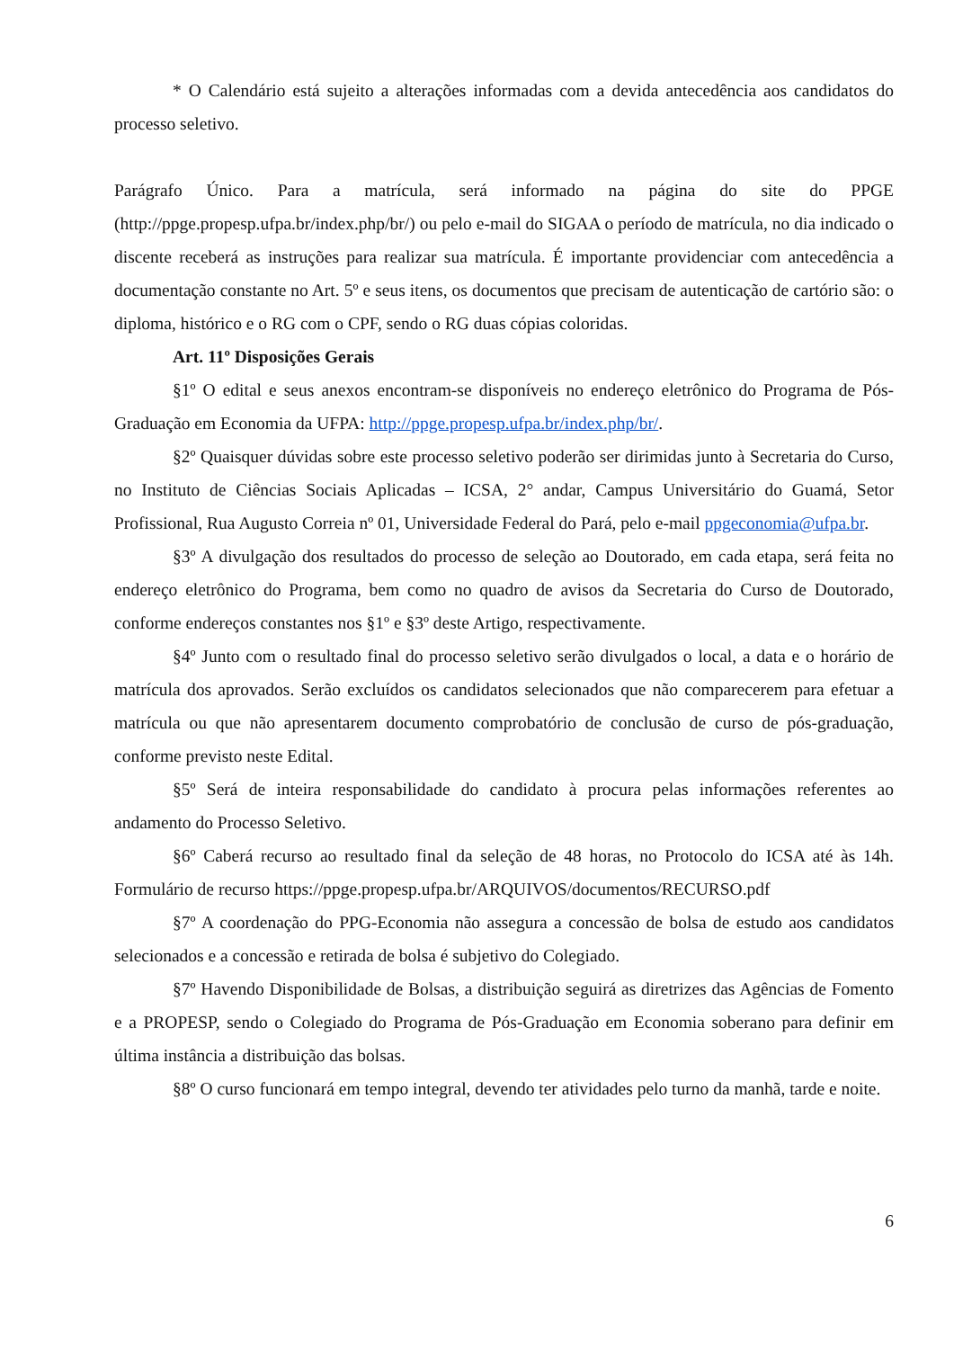* O Calendário está sujeito a alterações informadas com a devida antecedência aos candidatos do processo seletivo.
Parágrafo Único. Para a matrícula, será informado na página do site do PPGE (http://ppge.propesp.ufpa.br/index.php/br/) ou pelo e-mail do SIGAA o período de matrícula, no dia indicado o discente receberá as instruções para realizar sua matrícula. É importante providenciar com antecedência a documentação constante no Art. 5º e seus itens, os documentos que precisam de autenticação de cartório são: o diploma, histórico e o RG com o CPF, sendo o RG duas cópias coloridas.
Art. 11º Disposições Gerais
§1º O edital e seus anexos encontram-se disponíveis no endereço eletrônico do Programa de Pós-Graduação em Economia da UFPA: http://ppge.propesp.ufpa.br/index.php/br/.
§2º Quaisquer dúvidas sobre este processo seletivo poderão ser dirimidas junto à Secretaria do Curso, no Instituto de Ciências Sociais Aplicadas – ICSA, 2° andar, Campus Universitário do Guamá, Setor Profissional, Rua Augusto Correia nº 01, Universidade Federal do Pará, pelo e-mail ppgeconomia@ufpa.br.
§3º A divulgação dos resultados do processo de seleção ao Doutorado, em cada etapa, será feita no endereço eletrônico do Programa, bem como no quadro de avisos da Secretaria do Curso de Doutorado, conforme endereços constantes nos §1º e §3º deste Artigo, respectivamente.
§4º Junto com o resultado final do processo seletivo serão divulgados o local, a data e o horário de matrícula dos aprovados. Serão excluídos os candidatos selecionados que não comparecerem para efetuar a matrícula ou que não apresentarem documento comprobatório de conclusão de curso de pós-graduação, conforme previsto neste Edital.
§5º Será de inteira responsabilidade do candidato à procura pelas informações referentes ao andamento do Processo Seletivo.
§6º Caberá recurso ao resultado final da seleção de 48 horas, no Protocolo do ICSA até às 14h. Formulário de recurso https://ppge.propesp.ufpa.br/ARQUIVOS/documentos/RECURSO.pdf
§7º A coordenação do PPG-Economia não assegura a concessão de bolsa de estudo aos candidatos selecionados e a concessão e retirada de bolsa é subjetivo do Colegiado.
§7º Havendo Disponibilidade de Bolsas, a distribuição seguirá as diretrizes das Agências de Fomento e a PROPESP, sendo o Colegiado do Programa de Pós-Graduação em Economia soberano para definir em última instância a distribuição das bolsas.
§8º O curso funcionará em tempo integral, devendo ter atividades pelo turno da manhã, tarde e noite.
6